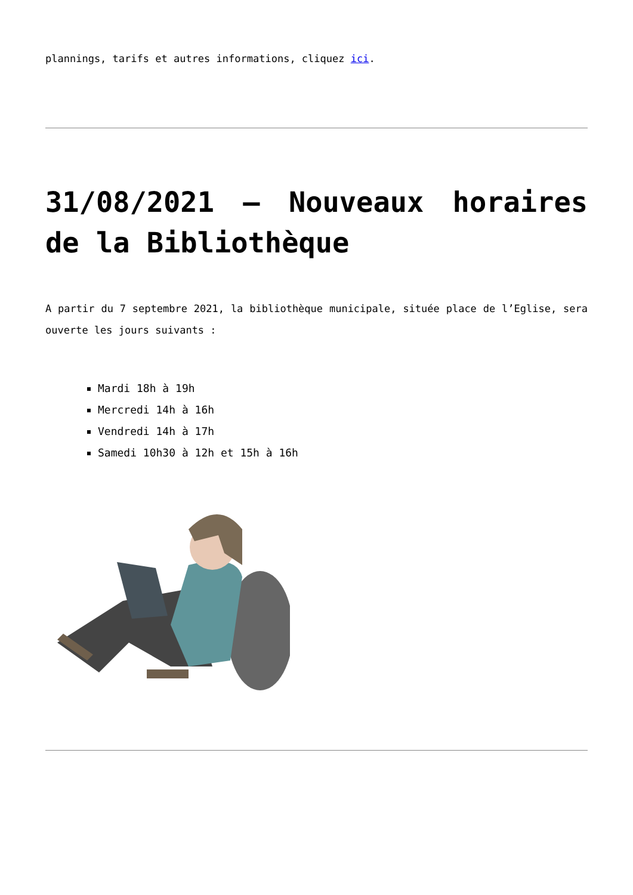plannings, tarifs et autres informations, cliquez ici.
31/08/2021 – Nouveaux horaires de la Bibliothèque
A partir du 7 septembre 2021, la bibliothèque municipale, située place de l’Eglise, sera ouverte les jours suivants :
Mardi 18h à 19h
Mercredi 14h à 16h
Vendredi 14h à 17h
Samedi 10h30 à 12h et 15h à 16h